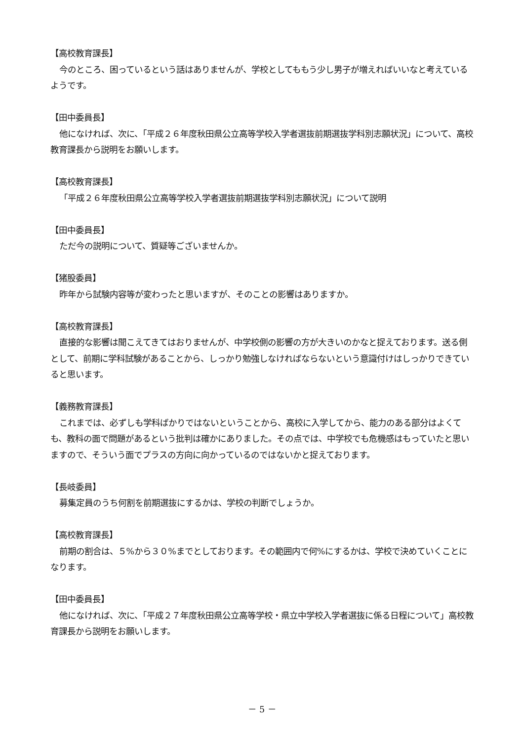【高校教育課長】
今のところ、困っているという話はありませんが、学校としてももう少し男子が増えればいいなと考えているようです。
【田中委員長】
他になければ、次に、「平成２６年度秋田県公立高等学校入学者選抜前期選抜学科別志願状況」について、高校教育課長から説明をお願いします。
【高校教育課長】
「平成２６年度秋田県公立高等学校入学者選抜前期選抜学科別志願状況」について説明
【田中委員長】
ただ今の説明について、質疑等ございませんか。
【猪股委員】
昨年から試験内容等が変わったと思いますが、そのことの影響はありますか。
【高校教育課長】
直接的な影響は聞こえてきてはおりませんが、中学校側の影響の方が大きいのかなと捉えております。送る側として、前期に学科試験があることから、しっかり勉強しなければならないという意識付けはしっかりできていると思います。
【義務教育課長】
これまでは、必ずしも学科ばかりではないということから、高校に入学してから、能力のある部分はよくても、教科の面で問題があるという批判は確かにありました。その点では、中学校でも危機感はもっていたと思いますので、そういう面でプラスの方向に向かっているのではないかと捉えております。
【長岐委員】
募集定員のうち何割を前期選抜にするかは、学校の判断でしょうか。
【高校教育課長】
前期の割合は、５%から３０%までとしております。その範囲内で何%にするかは、学校で決めていくことになります。
【田中委員長】
他になければ、次に、「平成２７年度秋田県公立高等学校・県立中学校入学者選抜に係る日程について」高校教育課長から説明をお願いします。
－ 5 －